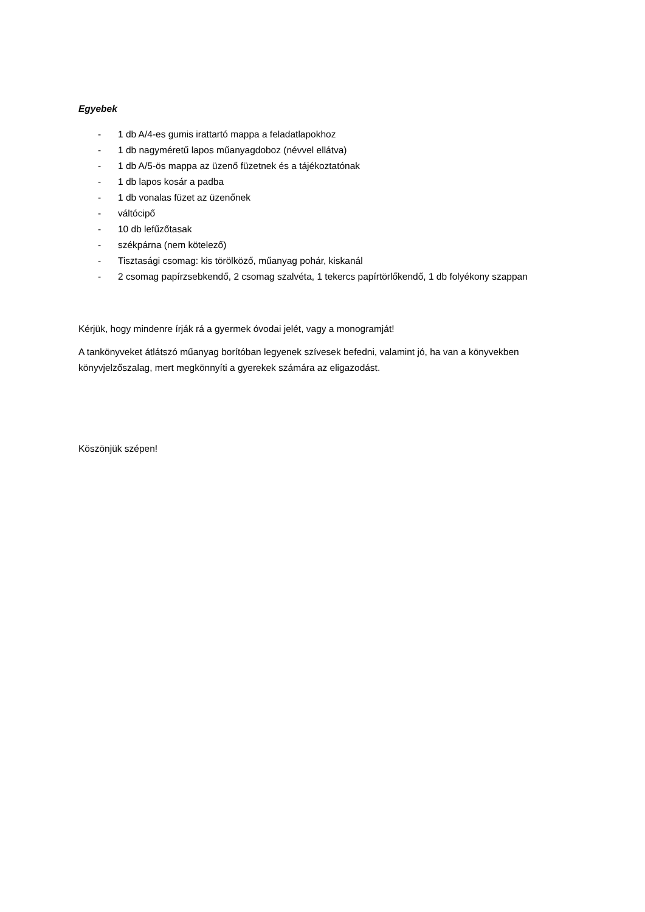Egyebek
- 1 db A/4-es gumis irattartó mappa a feladatlapokhoz
- 1 db nagyméretű lapos műanyagdoboz (névvel ellátva)
- 1 db A/5-ös mappa az üzenő füzetnek és a tájékoztatónak
- 1 db lapos kosár a padba
- 1 db vonalas füzet az üzenőnek
- váltócipő
- 10 db lefűzőtasak
- székpárna (nem kötelező)
- Tisztasági csomag: kis törölköző, műanyag pohár, kiskanál
- 2 csomag papírzsebkendő, 2 csomag szalvéta, 1 tekercs papírtörlőkendő, 1 db folyékony szappan
Kérjük, hogy mindenre írják rá a gyermek óvodai jelét, vagy a monogramját!
A tankönyveket átlátszó műanyag borítóban legyenek szívesek befedni, valamint jó, ha van a könyvekben könyvjelzőszalag, mert megkönnyíti a gyerekek számára az eligazodást.
Köszönjük szépen!